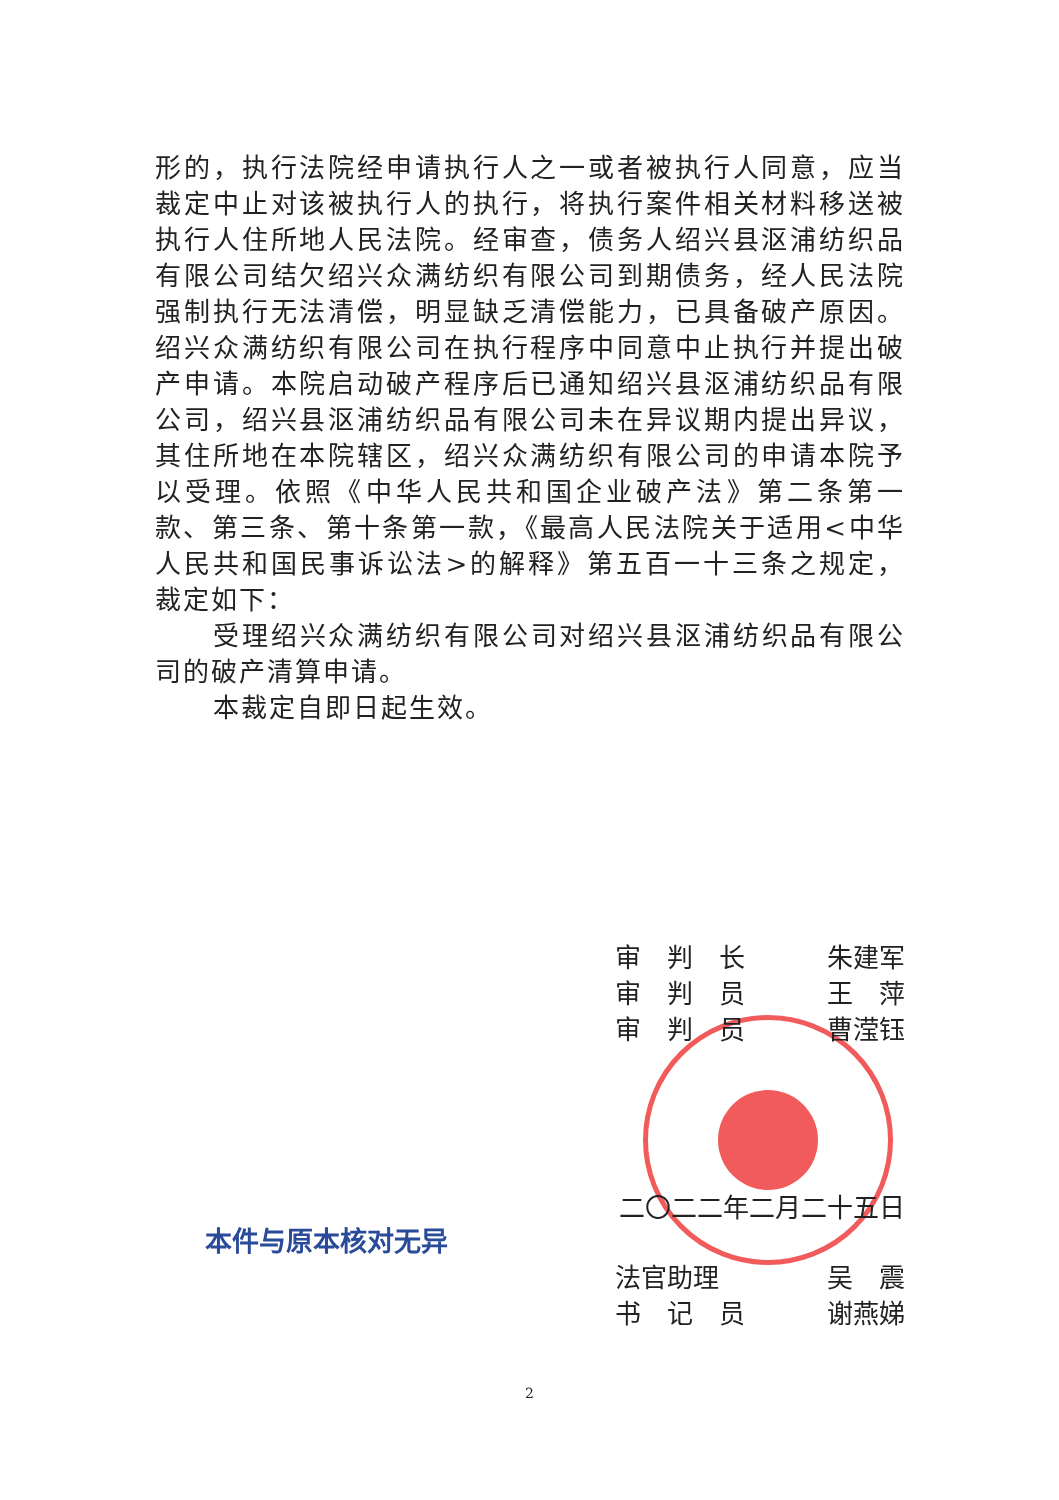形的，执行法院经申请执行人之一或者被执行人同意，应当裁定中止对该被执行人的执行，将执行案件相关材料移送被执行人住所地人民法院。经审查，债务人绍兴县沤浦纺织品有限公司结欠绍兴众满纺织有限公司到期债务，经人民法院强制执行无法清偿，明显缺乏清偿能力，已具备破产原因。绍兴众满纺织有限公司在执行程序中同意中止执行并提出破产申请。本院启动破产程序后已通知绍兴县沤浦纺织品有限公司，绍兴县沤浦纺织品有限公司未在异议期内提出异议，其住所地在本院辖区，绍兴众满纺织有限公司的申请本院予以受理。依照《中华人民共和国企业破产法》第二条第一款、第三条、第十条第一款，《最高人民法院关于适用<中华人民共和国民事诉讼法>的解释》第五百一十三条之规定，裁定如下：
受理绍兴众满纺织有限公司对绍兴县沤浦纺织品有限公司的破产清算申请。
本裁定自即日起生效。
审　判　长 朱建军
审　判　员 王　萍
审　判　员 曹滢钰
二〇二二年二月二十五日
本件与原本核对无异
法官助理 吴　震
书　记　员 谢燕娣
2